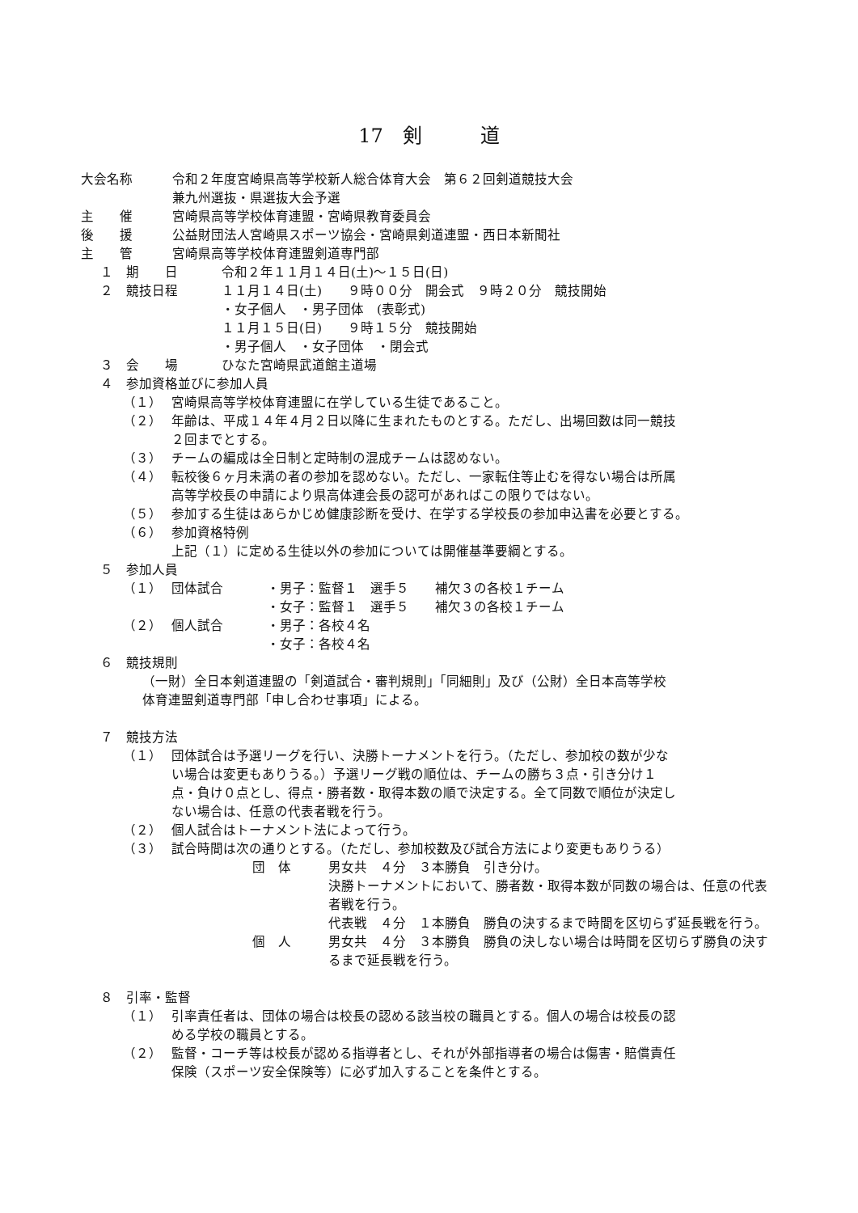17　剣　　　道
大会名称 令和２年度宮崎県高等学校新人総合体育大会　第６２回剣道競技大会
兼九州選抜・県選抜大会予選
主　　催 宮崎県高等学校体育連盟・宮崎県教育委員会
後　　援 公益財団法人宮崎県スポーツ協会・宮崎県剣道連盟・西日本新聞社
主　　管 宮崎県高等学校体育連盟剣道専門部
１　期　　日 令和２年１１月１４日(土)～１５日(日)
２　競技日程 １１月１４日(土)　　９時００分　開会式　９時２０分　競技開始
・女子個人　・男子団体　(表彰式)
１１月１５日(日)　　９時１５分　競技開始
・男子個人　・女子団体　・閉会式
３　会　　場 ひなた宮崎県武道館主道場
４　参加資格並びに参加人員
（１） 宮崎県高等学校体育連盟に在学している生徒であること。
（２） 年齢は、平成１４年４月２日以降に生まれたものとする。ただし、出場回数は同一競技
２回までとする。
（３） チームの編成は全日制と定時制の混成チームは認めない。
（４） 転校後６ヶ月未満の者の参加を認めない。ただし、一家転住等止むを得ない場合は所属
高等学校長の申請により県高体連会長の認可があればこの限りではない。
（５） 参加する生徒はあらかじめ健康診断を受け、在学する学校長の参加申込書を必要とする。
（６） 参加資格特例
上記（１）に定める生徒以外の参加については開催基準要綱とする。
５　参加人員
（１） 団体試合 ・男子：監督１　選手５　　補欠３の各校１チーム
・女子：監督１　選手５　　補欠３の各校１チーム
（２） 個人試合 ・男子：各校４名
・女子：各校４名
６　競技規則
（一財）全日本剣道連盟の「剣道試合・審判規則」「同細則」及び（公財）全日本高等学校
体育連盟剣道専門部「申し合わせ事項」による。
７　競技方法
（１） 団体試合は予選リーグを行い、決勝トーナメントを行う。（ただし、参加校の数が少な
い場合は変更もありうる。）予選リーグ戦の順位は、チームの勝ち３点・引き分け１
点・負け０点とし、得点・勝者数・取得本数の順で決定する。全て同数で順位が決定し
ない場合は、任意の代表者戦を行う。
（２） 個人試合はトーナメント法によって行う。
（３） 試合時間は次の通りとする。（ただし、参加校数及び試合方法により変更もありうる）
団　体 男女共　４分　３本勝負　引き分け。
決勝トーナメントにおいて、勝者数・取得本数が同数の場合は、任意の代表
者戦を行う。
代表戦　４分　１本勝負　勝負の決するまで時間を区切らず延長戦を行う。
個　人 男女共　４分　３本勝負　勝負の決しない場合は時間を区切らず勝負の決す
るまで延長戦を行う。
８　引率・監督
（１） 引率責任者は、団体の場合は校長の認める該当校の職員とする。個人の場合は校長の認
める学校の職員とする。
（２） 監督・コーチ等は校長が認める指導者とし、それが外部指導者の場合は傷害・賠償責任
保険（スポーツ安全保険等）に必ず加入することを条件とする。